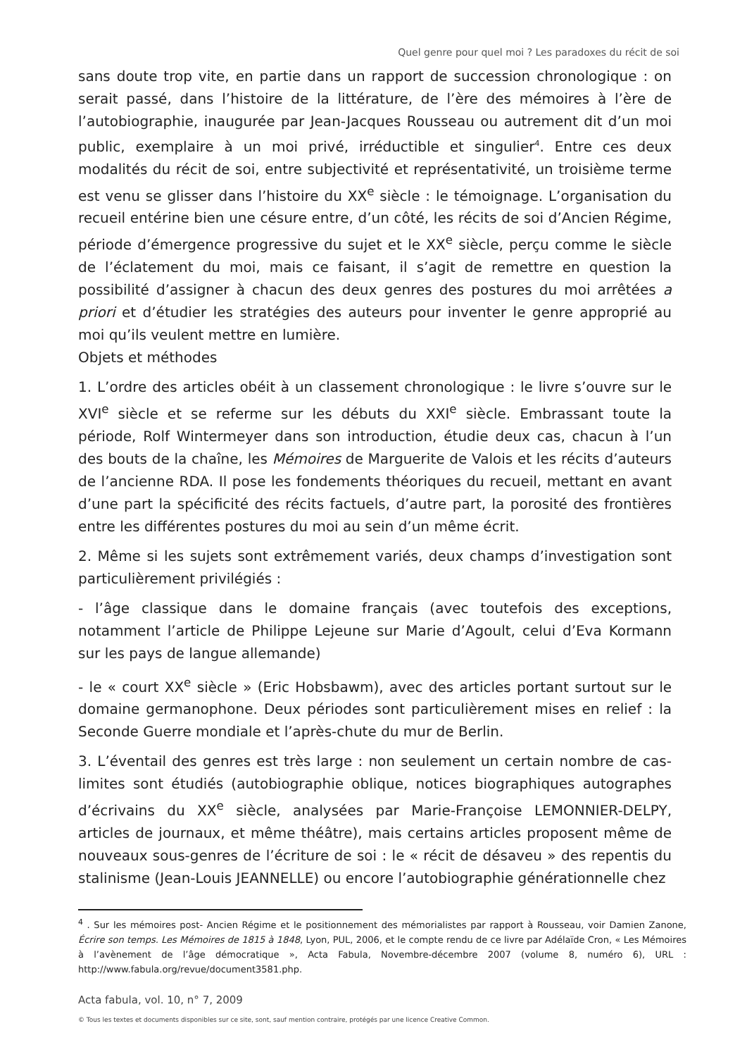Quel genre pour quel moi ? Les paradoxes du récit de soi
sans doute trop vite, en partie dans un rapport de succession chronologique : on serait passé, dans l’histoire de la littérature, de l’ère des mémoires à l’ère de l’autobiographie, inaugurée par Jean-Jacques Rousseau ou autrement dit d’un moi public, exemplaire à un moi privé, irréductible et singulier<sup>4</sup>. Entre ces deux modalités du récit de soi, entre subjectivité et représentativité, un troisième terme est venu se glisser dans l’histoire du XX<sup>e</sup> siècle : le témoignage. L’organisation du recueil entérine bien une césure entre, d’un côté, les récits de soi d’Ancien Régime, période d’émergence progressive du sujet et le XX<sup>e</sup> siècle, perçu comme le siècle de l’éclatement du moi, mais ce faisant, il s’agit de remettre en question la possibilité d’assigner à chacun des deux genres des postures du moi arrêtées a priori et d’étudier les stratégies des auteurs pour inventer le genre approprié au moi qu’ils veulent mettre en lumière.
Objets et méthodes
1. L’ordre des articles obéit à un classement chronologique : le livre s’ouvre sur le XVI<sup>e</sup> siècle et se referme sur les débuts du XXI<sup>e</sup> siècle. Embrassant toute la période, Rolf Wintermeyer dans son introduction, étudie deux cas, chacun à l’un des bouts de la chaîne, les Mémoires de Marguerite de Valois et les récits d’auteurs de l’ancienne RDA. Il pose les fondements théoriques du recueil, mettant en avant d’une part la spécificité des récits factuels, d’autre part, la porosité des frontières entre les différentes postures du moi au sein d’un même écrit.
2. Même si les sujets sont extrêmement variés, deux champs d’investigation sont particulièrement privilégiés :
- l’âge classique dans le domaine français (avec toutefois des exceptions, notamment l’article de Philippe Lejeune sur Marie d’Agoult, celui d’Eva Kormann sur les pays de langue allemande)
- le « court XX<sup>e</sup> siècle » (Eric Hobsbawm), avec des articles portant surtout sur le domaine germanophone. Deux périodes sont particulièrement mises en relief : la Seconde Guerre mondiale et l’après-chute du mur de Berlin.
3. L’éventail des genres est très large : non seulement un certain nombre de cas-limites sont étudiés (autobiographie oblique, notices biographiques autographes d’écrivains du XX<sup>e</sup> siècle, analysées par Marie-Françoise LEMONNIER-DELPY, articles de journaux, et même théâtre), mais certains articles proposent même de nouveaux sous-genres de l’écriture de soi : le « récit de désaveu » des repentis du stalinisme (Jean-Louis JEANNELLE) ou encore l’autobiographie générationnelle chez
<sup>4</sup> . Sur les mémoires post- Ancien Régime et le positionnement des mémorialistes par rapport à Rousseau, voir Damien Zanone, Écrire son temps. Les Mémoires de 1815 à 1848, Lyon, PUL, 2006, et le compte rendu de ce livre par Adélaïde Cron, « Les Mémoires à l’avènement de l’âge démocratique », Acta Fabula, Novembre-décembre 2007 (volume 8, numéro 6), URL : http://www.fabula.org/revue/document3581.php.
Acta fabula, vol. 10, n° 7, 2009
© Tous les textes et documents disponibles sur ce site, sont, sauf mention contraire, protégés par une licence Creative Common.